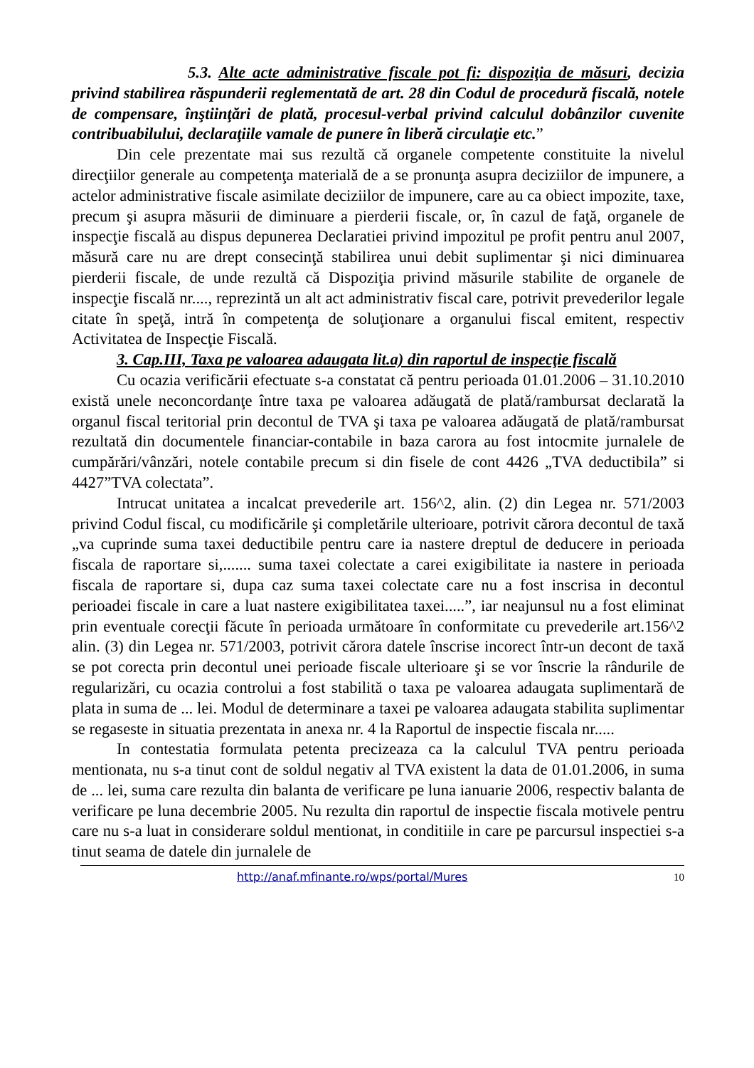5.3. Alte acte administrative fiscale pot fi: dispoziţia de măsuri, decizia privind stabilirea răspunderii reglementată de art. 28 din Codul de procedură fiscală, notele de compensare, înştiinţări de plată, procesul-verbal privind calculul dobânzilor cuvenite contribuabilului, declaraţiile vamale de punere în liberă circulaţie etc.”
Din cele prezentate mai sus rezultă că organele competente constituite la nivelul direcţiilor generale au competenţa materială de a se pronunţa asupra deciziilor de impunere, a actelor administrative fiscale asimilate deciziilor de impunere, care au ca obiect impozite, taxe, precum şi asupra măsurii de diminuare a pierderii fiscale, or, în cazul de faţă, organele de inspecţie fiscală au dispus depunerea Declaratiei privind impozitul pe profit pentru anul 2007, măsură care nu are drept consecinţă stabilirea unui debit suplimentar şi nici diminuarea pierderii fiscale, de unde rezultă că Dispoziţia privind măsurile stabilite de organele de inspecţie fiscală nr...., reprezintă un alt act administrativ fiscal care, potrivit prevederilor legale citate în speţă, intră în competenţa de soluţionare a organului fiscal emitent, respectiv Activitatea de Inspecţie Fiscală.
3. Cap.III, Taxa pe valoarea adaugata lit.a) din raportul de inspecţie fiscală
Cu ocazia verificării efectuate s-a constatat că pentru perioada 01.01.2006 – 31.10.2010 există unele neconcordanţe între taxa pe valoarea adăugată de plată/rambursat declarată la organul fiscal teritorial prin decontul de TVA şi taxa pe valoarea adăugată de plată/rambursat rezultată din documentele financiar-contabile in baza carora au fost intocmite jurnalele de cumpărări/vânzări, notele contabile precum si din fisele de cont 4426 „TVA deductibila” si 4427”TVA colectata”.
Intrucat unitatea a incalcat prevederile art. 156^2, alin. (2) din Legea nr. 571/2003 privind Codul fiscal, cu modificările şi completările ulterioare, potrivit cărora decontul de taxă „va cuprinde suma taxei deductibile pentru care ia nastere dreptul de deducere in perioada fiscala de raportare si,....... suma taxei colectate a carei exigibilitate ia nastere in perioada fiscala de raportare si, dupa caz suma taxei colectate care nu a fost inscrisa in decontul perioadei fiscale in care a luat nastere exigibilitatea taxei.....”, iar neajunsul nu a fost eliminat prin eventuale corecţii făcute în perioada următoare în conformitate cu prevederile art.156^2 alin. (3) din Legea nr. 571/2003, potrivit cărora datele înscrise incorect într-un decont de taxă se pot corecta prin decontul unei perioade fiscale ulterioare şi se vor înscrie la rândurile de regularizări, cu ocazia controlui a fost stabilită o taxa pe valoarea adaugata suplimentară de plata in suma de ... lei. Modul de determinare a taxei pe valoarea adaugata stabilita suplimentar se regaseste in situatia prezentata in anexa nr. 4 la Raportul de inspectie fiscala nr.....
In contestatia formulata petenta precizeaza ca la calculul TVA pentru perioada mentionata, nu s-a tinut cont de soldul negativ al TVA existent la data de 01.01.2006, in suma de ... lei, suma care rezulta din balanta de verificare pe luna ianuarie 2006, respectiv balanta de verificare pe luna decembrie 2005. Nu rezulta din raportul de inspectie fiscala motivele pentru care nu s-a luat in considerare soldul mentionat, in conditiile in care pe parcursul inspectiei s-a tinut seama de datele din jurnalele de
http://anaf.mfinante.ro/wps/portal/Mures 10